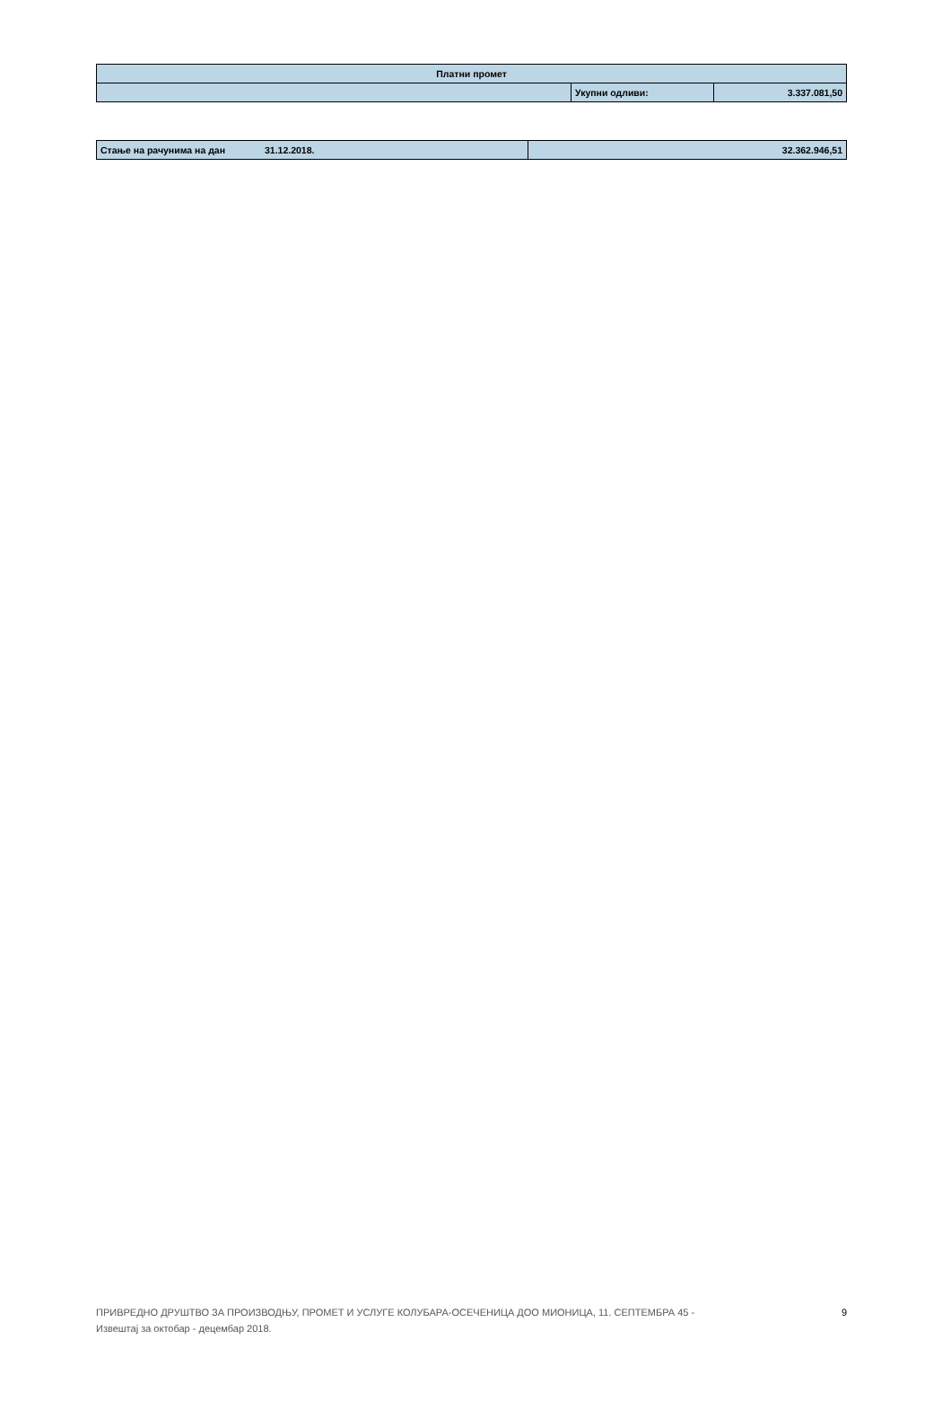| Платни промет | | |
| | Укупни одливи: | 3.337.081,50 |
| Стање на рачунима на дан | 31.12.2018. | 32.362.946,51 |
ПРИВРЕДНО ДРУШТВО ЗА ПРОИЗВОДЊУ, ПРОМЕТ И УСЛУГЕ КОЛУБАРА-ОСЕЧЕНИЦА ДОО МИОНИЦА, 11. СЕПТЕМБРА 45 -
Извештај за октобар - децембар 2018. 9